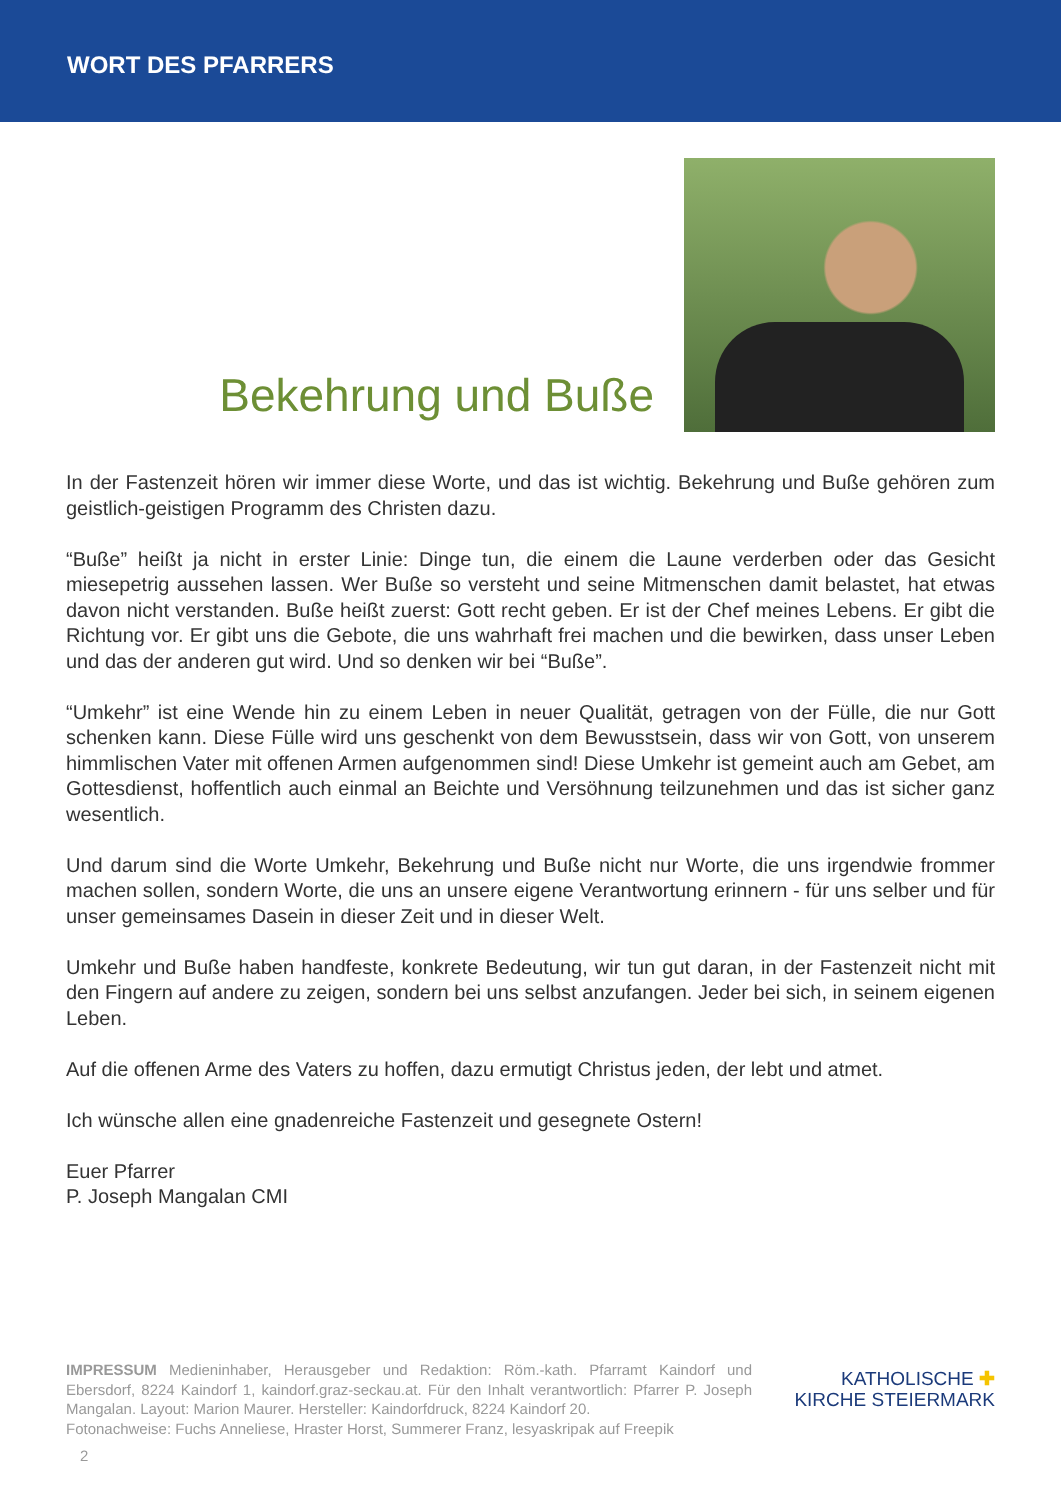WORT DES PFARRERS
Bekehrung und Buße
In der Fastenzeit hören wir immer diese Worte, und das ist wichtig. Bekehrung und Buße gehören zum geistlich-geistigen Programm des Christen dazu.
“Buße” heißt ja nicht in erster Linie: Dinge tun, die einem die Laune verderben oder das Gesicht miesepetrig aussehen lassen. Wer Buße so versteht und seine Mitmenschen damit belastet, hat etwas davon nicht verstanden. Buße heißt zuerst: Gott recht geben. Er ist der Chef meines Lebens. Er gibt die Richtung vor. Er gibt uns die Gebote, die uns wahrhaft frei machen und die bewirken, dass unser Leben und das der anderen gut wird. Und so denken wir bei “Buße”.
“Umkehr” ist eine Wende hin zu einem Leben in neuer Qualität, getragen von der Fülle, die nur Gott schenken kann. Diese Fülle wird uns geschenkt von dem Bewusstsein, dass wir von Gott, von unserem himmlischen Vater mit offenen Armen aufgenommen sind! Diese Umkehr ist gemeint auch am Gebet, am Gottesdienst, hoffentlich auch einmal an Beichte und Versöhnung teilzunehmen und das ist sicher ganz wesentlich.
Und darum sind die Worte Umkehr, Bekehrung und Buße nicht nur Worte, die uns irgendwie frommer machen sollen, sondern Worte, die uns an unsere eigene Verantwortung erinnern - für uns selber und für unser gemeinsames Dasein in dieser Zeit und in dieser Welt.
Umkehr und Buße haben handfeste, konkrete Bedeutung, wir tun gut daran, in der Fastenzeit nicht mit den Fingern auf andere zu zeigen, sondern bei uns selbst anzufangen. Jeder bei sich, in seinem eigenen Leben.
Auf die offenen Arme des Vaters zu hoffen, dazu ermutigt Christus jeden, der lebt und atmet.
Ich wünsche allen eine gnadenreiche Fastenzeit und gesegnete Ostern!
Euer Pfarrer
P. Joseph Mangalan CMI
IMPRESSUM Medieninhaber, Herausgeber und Redaktion: Röm.-kath. Pfarramt Kaindorf und Ebersdorf, 8224 Kaindorf 1, kaindorf.graz-seckau.at. Für den Inhalt verantwortlich: Pfarrer P. Joseph Mangalan. Layout: Marion Maurer. Hersteller: Kaindorfdruck, 8224 Kaindorf 20.
Fotonachweise: Fuchs Anneliese, Hraster Horst, Summerer Franz, lesyaskripak auf Freepik
KATHOLISCHE ✚
KIRCHE STEIERMARK
2